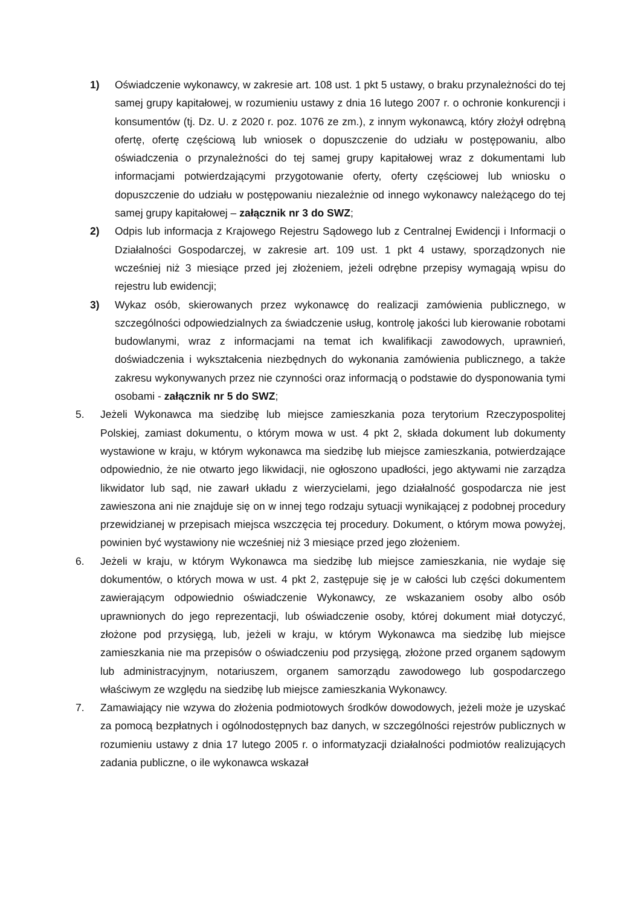1) Oświadczenie wykonawcy, w zakresie art. 108 ust. 1 pkt 5 ustawy, o braku przynależności do tej samej grupy kapitałowej, w rozumieniu ustawy z dnia 16 lutego 2007 r. o ochronie konkurencji i konsumentów (tj. Dz. U. z 2020 r. poz. 1076 ze zm.), z innym wykonawcą, który złożył odrębną ofertę, ofertę częściową lub wniosek o dopuszczenie do udziału w postępowaniu, albo oświadczenia o przynależności do tej samej grupy kapitałowej wraz z dokumentami lub informacjami potwierdzającymi przygotowanie oferty, oferty częściowej lub wniosku o dopuszczenie do udziału w postępowaniu niezależnie od innego wykonawcy należącego do tej samej grupy kapitałowej – załącznik nr 3 do SWZ;
2) Odpis lub informacja z Krajowego Rejestru Sądowego lub z Centralnej Ewidencji i Informacji o Działalności Gospodarczej, w zakresie art. 109 ust. 1 pkt 4 ustawy, sporządzonych nie wcześniej niż 3 miesiące przed jej złożeniem, jeżeli odrębne przepisy wymagają wpisu do rejestru lub ewidencji;
3) Wykaz osób, skierowanych przez wykonawcę do realizacji zamówienia publicznego, w szczególności odpowiedzialnych za świadczenie usług, kontrolę jakości lub kierowanie robotami budowlanymi, wraz z informacjami na temat ich kwalifikacji zawodowych, uprawnień, doświadczenia i wykształcenia niezbędnych do wykonania zamówienia publicznego, a także zakresu wykonywanych przez nie czynności oraz informacją o podstawie do dysponowania tymi osobami - załącznik nr 5 do SWZ;
5. Jeżeli Wykonawca ma siedzibę lub miejsce zamieszkania poza terytorium Rzeczypospolitej Polskiej, zamiast dokumentu, o którym mowa w ust. 4 pkt 2, składa dokument lub dokumenty wystawione w kraju, w którym wykonawca ma siedzibę lub miejsce zamieszkania, potwierdzające odpowiednio, że nie otwarto jego likwidacji, nie ogłoszono upadłości, jego aktywami nie zarządza likwidator lub sąd, nie zawarł układu z wierzycielami, jego działalność gospodarcza nie jest zawieszona ani nie znajduje się on w innej tego rodzaju sytuacji wynikającej z podobnej procedury przewidzianej w przepisach miejsca wszczęcia tej procedury. Dokument, o którym mowa powyżej, powinien być wystawiony nie wcześniej niż 3 miesiące przed jego złożeniem.
6. Jeżeli w kraju, w którym Wykonawca ma siedzibę lub miejsce zamieszkania, nie wydaje się dokumentów, o których mowa w ust. 4 pkt 2, zastępuje się je w całości lub części dokumentem zawierającym odpowiednio oświadczenie Wykonawcy, ze wskazaniem osoby albo osób uprawnionych do jego reprezentacji, lub oświadczenie osoby, której dokument miał dotyczyć, złożone pod przysięgą, lub, jeżeli w kraju, w którym Wykonawca ma siedzibę lub miejsce zamieszkania nie ma przepisów o oświadczeniu pod przysięgą, złożone przed organem sądowym lub administracyjnym, notariuszem, organem samorządu zawodowego lub gospodarczego właściwym ze względu na siedzibę lub miejsce zamieszkania Wykonawcy.
7. Zamawiający nie wzywa do złożenia podmiotowych środków dowodowych, jeżeli może je uzyskać za pomocą bezpłatnych i ogólnodostępnych baz danych, w szczególności rejestrów publicznych w rozumieniu ustawy z dnia 17 lutego 2005 r. o informatyzacji działalności podmiotów realizujących zadania publiczne, o ile wykonawca wskazał